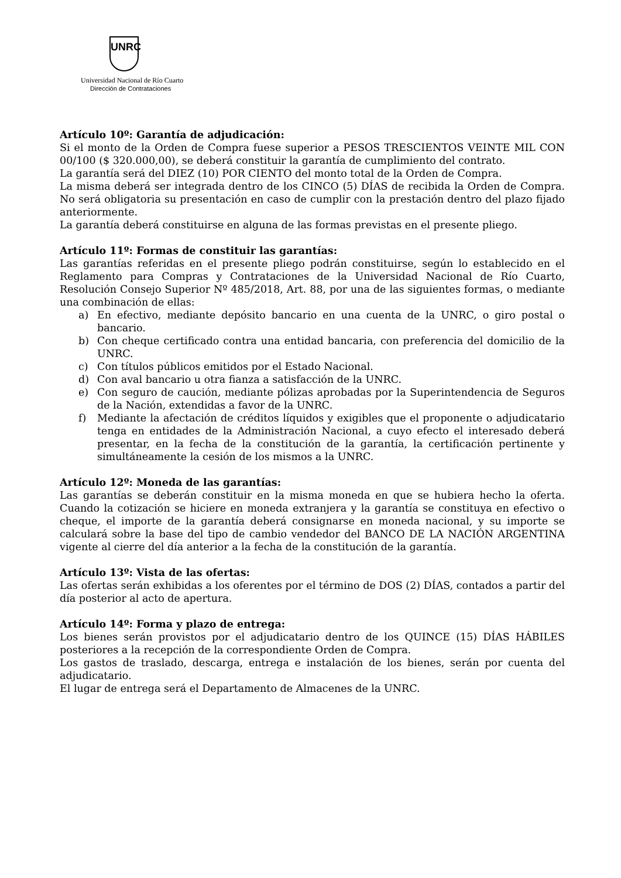UNRC
Universidad Nacional de Río Cuarto
Dirección de Contrataciones
Artículo 10º: Garantía de adjudicación:
Si el monto de la Orden de Compra fuese superior a PESOS TRESCIENTOS VEINTE MIL CON 00/100 ($ 320.000,00), se deberá constituir la garantía de cumplimiento del contrato.
La garantía será del DIEZ (10) POR CIENTO del monto total de la Orden de Compra.
La misma deberá ser integrada dentro de los CINCO (5) DÍAS de recibida la Orden de Compra. No será obligatoria su presentación en caso de cumplir con la prestación dentro del plazo fijado anteriormente.
La garantía deberá constituirse en alguna de las formas previstas en el presente pliego.
Artículo 11º: Formas de constituir las garantías:
Las garantías referidas en el presente pliego podrán constituirse, según lo establecido en el Reglamento para Compras y Contrataciones de la Universidad Nacional de Río Cuarto, Resolución Consejo Superior Nº 485/2018, Art. 88, por una de las siguientes formas, o mediante una combinación de ellas:
a) En efectivo, mediante depósito bancario en una cuenta de la UNRC, o giro postal o bancario.
b) Con cheque certificado contra una entidad bancaria, con preferencia del domicilio de la UNRC.
c) Con títulos públicos emitidos por el Estado Nacional.
d) Con aval bancario u otra fianza a satisfacción de la UNRC.
e) Con seguro de caución, mediante pólizas aprobadas por la Superintendencia de Seguros de la Nación, extendidas a favor de la UNRC.
f) Mediante la afectación de créditos líquidos y exigibles que el proponente o adjudicatario tenga en entidades de la Administración Nacional, a cuyo efecto el interesado deberá presentar, en la fecha de la constitución de la garantía, la certificación pertinente y simultáneamente la cesión de los mismos a la UNRC.
Artículo 12º: Moneda de las garantías:
Las garantías se deberán constituir en la misma moneda en que se hubiera hecho la oferta. Cuando la cotización se hiciere en moneda extranjera y la garantía se constituya en efectivo o cheque, el importe de la garantía deberá consignarse en moneda nacional, y su importe se calculará sobre la base del tipo de cambio vendedor del BANCO DE LA NACIÓN ARGENTINA vigente al cierre del día anterior a la fecha de la constitución de la garantía.
Artículo 13º: Vista de las ofertas:
Las ofertas serán exhibidas a los oferentes por el término de DOS (2) DÍAS, contados a partir del día posterior al acto de apertura.
Artículo 14º: Forma y plazo de entrega:
Los bienes serán provistos por el adjudicatario dentro de los QUINCE (15) DÍAS HÁBILES posteriores a la recepción de la correspondiente Orden de Compra.
Los gastos de traslado, descarga, entrega e instalación de los bienes, serán por cuenta del adjudicatario.
El lugar de entrega será el Departamento de Almacenes de la UNRC.